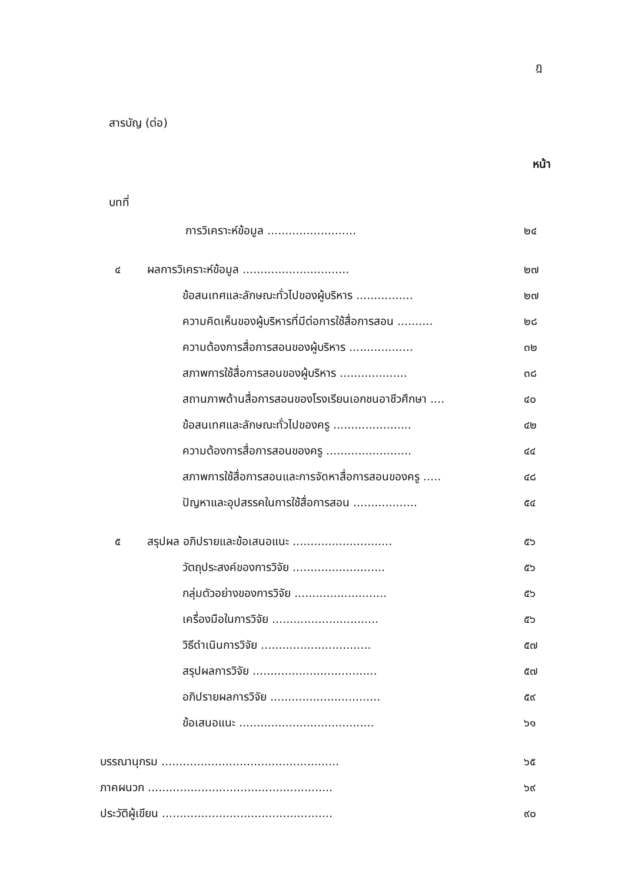ฎ
สารบัญ (ต่อ)
หน้า
บทที่
การวิเคราะห์ข้อมูล ......................... ๒๔
๔ ผลการวิเคราะห์ข้อมูล .............................. ๒๗
ข้อสนเทศและลักษณะทั่วไปของผู้บริหาร ................ ๒๗
ความคิดเห็นของผู้บริหารที่มีต่อการใช้สื่อการสอน .......... ๒๘
ความต้องการสื่อการสอนของผู้บริหาร .................. ๓๒
สภาพการใช้สื่อการสอนของผู้บริหาร ................... ๓๘
สถานภาพด้านสื่อการสอนของโรงเรียนเอกชนอาชีวศึกษา .... ๔๐
ข้อสนเทศและลักษณะทั่วไปของครู ...................... ๔๒
ความต้องการสื่อการสอนของครู ........................ ๔๔
สภาพการใช้สื่อการสอนและการจัดหาสื่อการสอนของครู ..... ๔๘
ปัญหาและอุปสรรคในการใช้สื่อการสอน .................. ๕๔
๕ สรุปผล อภิปรายและข้อเสนอแนะ ............................ ๕๖
วัตถุประสงค์ของการวิจัย .......................... ๕๖
กลุ่มตัวอย่างของการวิจัย .......................... ๕๖
เครื่องมือในการวิจัย .............................. ๕๖
วิธีดำเนินการวิจัย ............................... ๕๗
สรุปผลการวิจัย ................................... ๕๗
อภิปรายผลการวิจัย ............................... ๕๙
ข้อเสนอแนะ ...................................... ๖๑
บรรณานุกรม .................................................. ๖๕
ภาคผนวก .................................................... ๖๙
ประวัติผู้เขียน ................................................ ๙๐